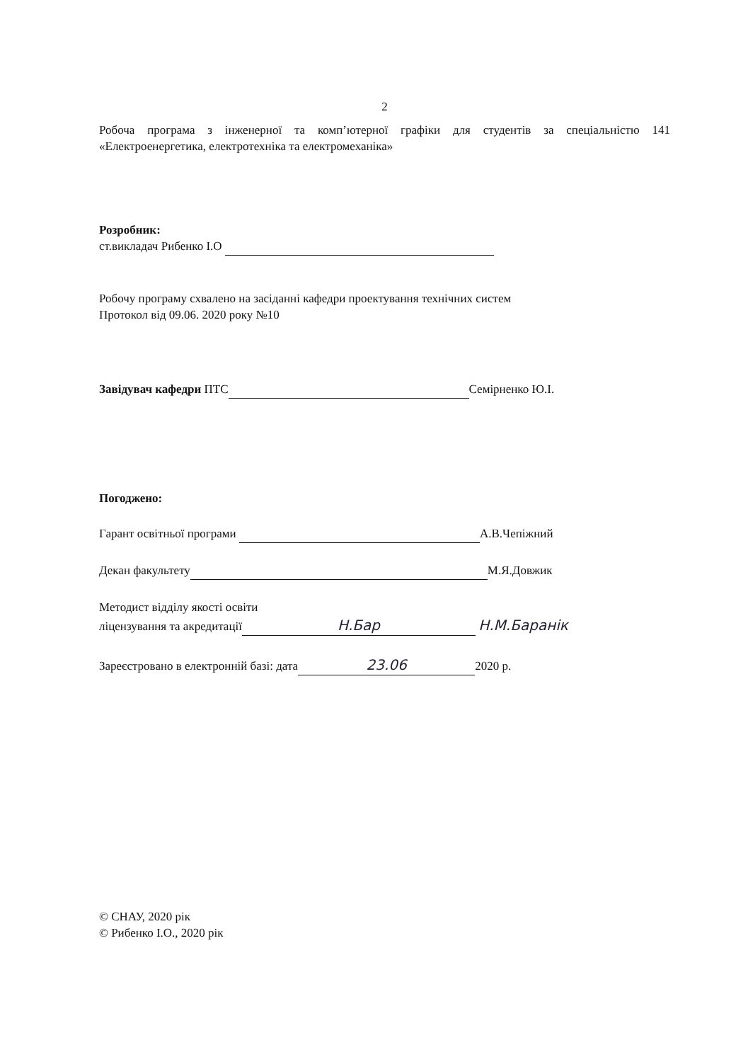2
Робоча програма з інженерної та комп’ютерної графіки для студентів за спеціальністю 141 «Електроенергетика, електротехніка та електромеханіка»
Розробник:
ст.викладач Рибенко І.О
Робочу програму схвалено на засіданні кафедри проектування технічних систем
Протокол від 09.06. 2020 року №10
Завідувач кафедри ПТС Семірненко Ю.І.
Погоджено:
Гарант освітньої програми А.В.Чепіжний
Декан факультету М.Я.Довжик
Методист відділу якості освіти
ліцензування та акредитації Н.Бар Н.М.Баранік
Зареєстровано в електронній базі: дата 23.06 2020 р.
© СНАУ, 2020 рік
© Рибенко І.О., 2020 рік